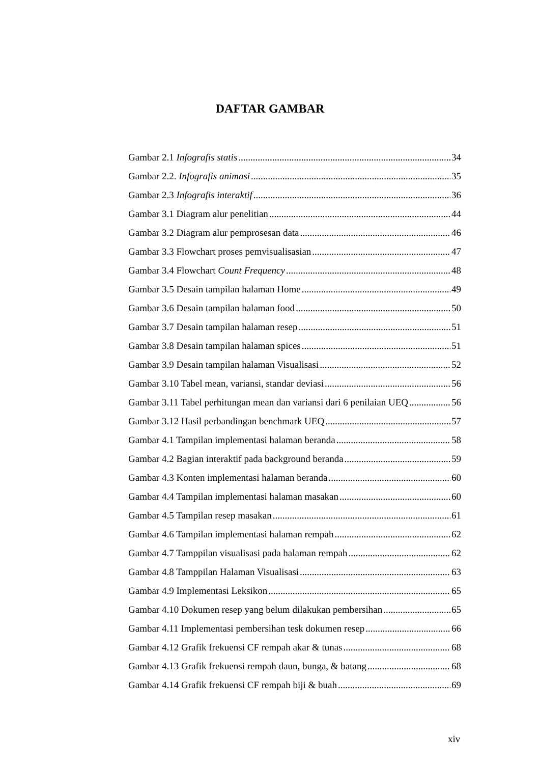DAFTAR GAMBAR
Gambar 2.1 Infografis statis 34
Gambar 2.2. Infografis animasi 35
Gambar 2.3 Infografis interaktif 36
Gambar 3.1 Diagram alur penelitian 44
Gambar 3.2 Diagram alur pemprosesan data 46
Gambar 3.3 Flowchart proses pemvisualisasian 47
Gambar 3.4 Flowchart Count Frequency 48
Gambar 3.5 Desain tampilan halaman Home 49
Gambar 3.6 Desain tampilan halaman food 50
Gambar 3.7 Desain tampilan halaman resep 51
Gambar 3.8 Desain tampilan halaman spices 51
Gambar 3.9 Desain tampilan halaman Visualisasi 52
Gambar 3.10 Tabel mean, variansi, standar deviasi 56
Gambar 3.11 Tabel perhitungan mean dan variansi dari 6 penilaian UEQ 56
Gambar 3.12 Hasil perbandingan benchmark UEQ 57
Gambar 4.1 Tampilan implementasi halaman beranda 58
Gambar 4.2 Bagian interaktif pada background beranda 59
Gambar 4.3 Konten implementasi halaman beranda 60
Gambar 4.4 Tampilan implementasi halaman masakan 60
Gambar 4.5 Tampilan resep masakan 61
Gambar 4.6 Tampilan implementasi halaman rempah 62
Gambar 4.7 Tamppilan visualisasi pada halaman rempah 62
Gambar 4.8 Tamppilan Halaman Visualisasi 63
Gambar 4.9 Implementasi Leksikon 65
Gambar 4.10 Dokumen resep yang belum dilakukan pembersihan 65
Gambar 4.11 Implementasi pembersihan tesk dokumen resep 66
Gambar 4.12 Grafik frekuensi CF rempah akar & tunas 68
Gambar 4.13 Grafik frekuensi rempah daun, bunga, & batang 68
Gambar 4.14 Grafik frekuensi CF rempah biji & buah 69
xiv